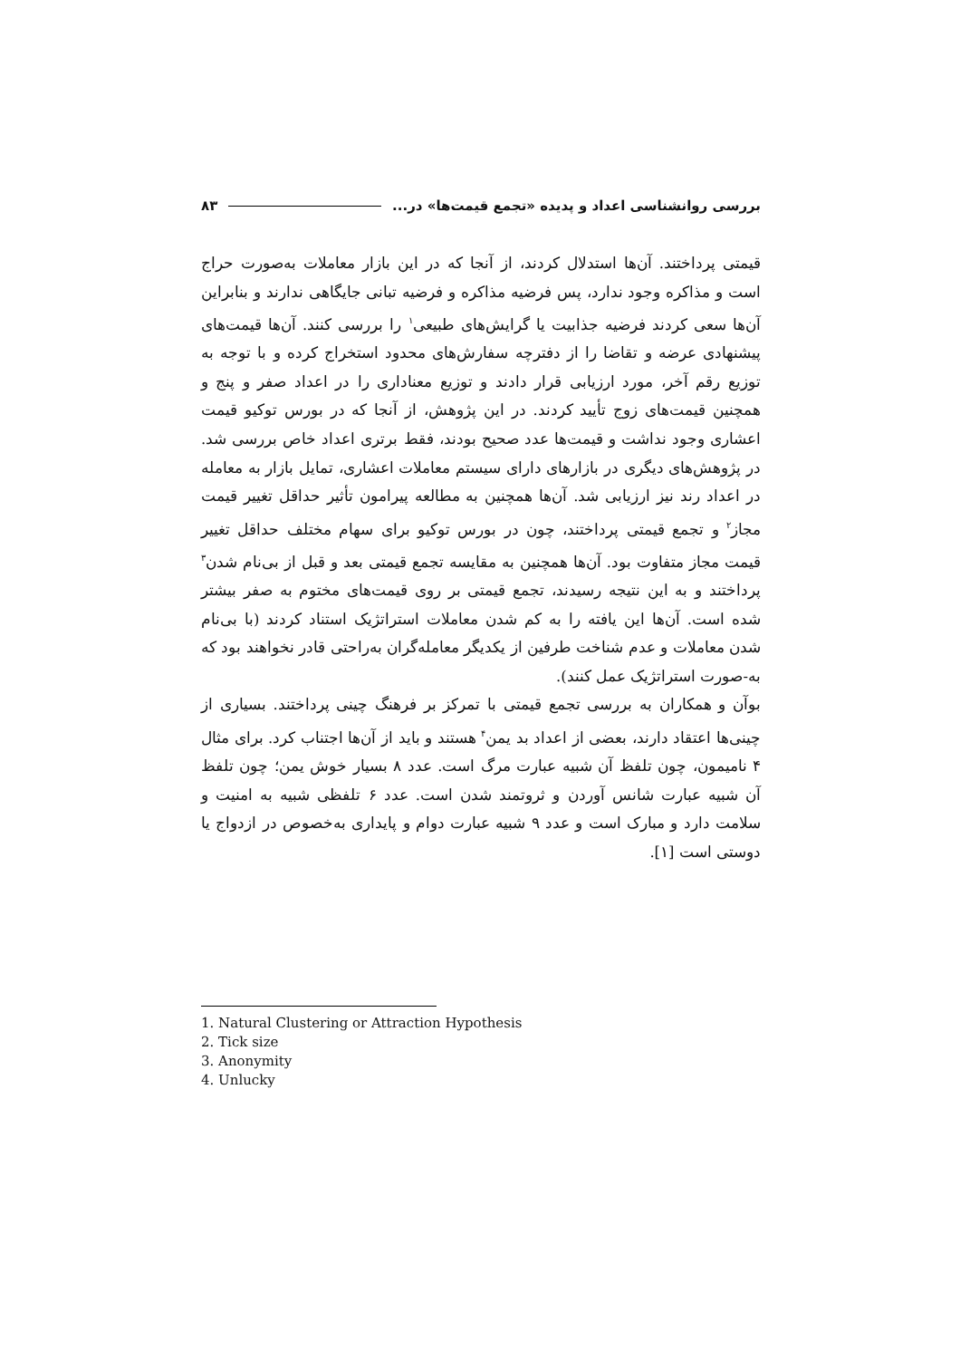بررسی روانشناسی اعداد و پدیده «تجمع قیمت‌ها» در... ۸۳
قیمتی پرداختند. آن‌ها استدلال کردند، از آنجا که در این بازار معاملات به‌صورت حراج است و مذاکره وجود ندارد، پس فرضیه مذاکره و فرضیه تبانی جایگاهی ندارند و بنابراین آن‌ها سعی کردند فرضیه جذابیت یا گرایش‌های طبیعی<sup>۱</sup> را بررسی کنند. آن‌ها قیمت‌های پیشنهادی عرضه و تقاضا را از دفترچه سفارش‌های محدود استخراج کرده و با توجه به توزیع رقم آخر، مورد ارزیابی قرار دادند و توزیع معناداری را در اعداد صفر و پنج و همچنین قیمت‌های زوج تأیید کردند. در این پژوهش، از آنجا که در بورس توکیو قیمت اعشاری وجود نداشت و قیمت‌ها عدد صحیح بودند، فقط برتری اعداد خاص بررسی شد. در پژوهش‌های دیگری در بازارهای دارای سیستم معاملات اعشاری، تمایل بازار به معامله در اعداد رند نیز ارزیابی شد. آن‌ها همچنین به مطالعه پیرامون تأثیر حداقل تغییر قیمت مجاز<sup>۲</sup> و تجمع قیمتی پرداختند، چون در بورس توکیو برای سهام مختلف حداقل تغییر قیمت مجاز متفاوت بود. آن‌ها همچنین به مقایسه تجمع قیمتی بعد و قبل از بی‌نام شدن<sup>۳</sup> پرداختند و به این نتیجه رسیدند، تجمع قیمتی بر روی قیمت‌های مختوم به صفر بیشتر شده است. آن‌ها این یافته را به کم شدن معاملات استراتژیک استناد کردند (با بی‌نام شدن معاملات و عدم شناخت طرفین از یکدیگر معامله‌گران به‌راحتی قادر نخواهند بود که به-صورت استراتژیک عمل کنند).
بوآن و همکاران به بررسی تجمع قیمتی با تمرکز بر فرهنگ چینی پرداختند. بسیاری از چینی‌ها اعتقاد دارند، بعضی از اعداد بد یمن<sup>۴</sup> هستند و باید از آن‌ها اجتناب کرد. برای مثال ۴ نامیمون، چون تلفظ آن شبیه عبارت مرگ است. عدد ۸ بسیار خوش یمن؛ چون تلفظ آن شبیه عبارت شانس آوردن و ثروتمند شدن است. عدد ۶ تلفظی شبیه به امنیت و سلامت دارد و مبارک است و عدد ۹ شبیه عبارت دوام و پایداری به‌خصوص در ازدواج یا دوستی است [۱].
1. Natural Clustering or Attraction Hypothesis
2. Tick size
3. Anonymity
4. Unlucky